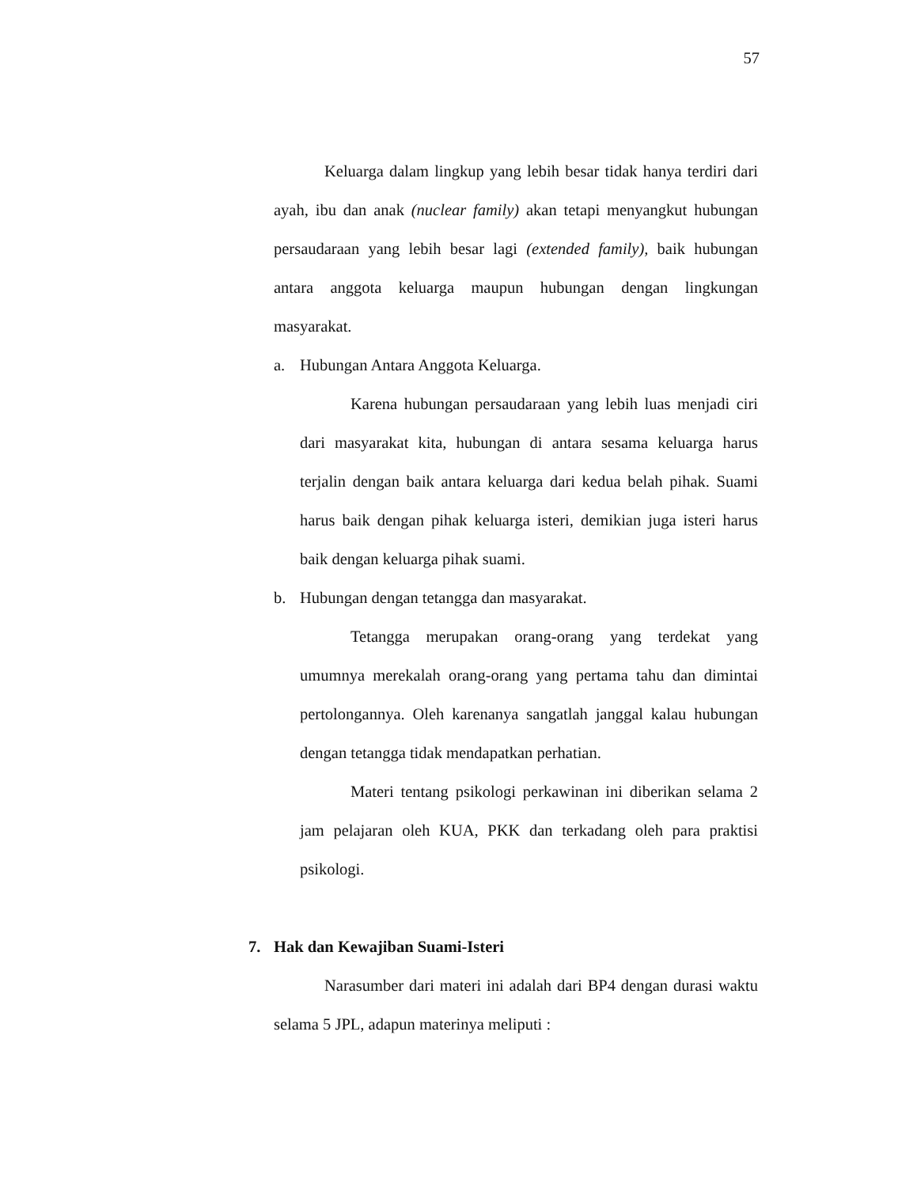57
Keluarga dalam lingkup yang lebih besar tidak hanya terdiri dari ayah, ibu dan anak (nuclear family) akan tetapi menyangkut hubungan persaudaraan yang lebih besar lagi (extended family), baik hubungan antara anggota keluarga maupun hubungan dengan lingkungan masyarakat.
a. Hubungan Antara Anggota Keluarga.
Karena hubungan persaudaraan yang lebih luas menjadi ciri dari masyarakat kita, hubungan di antara sesama keluarga harus terjalin dengan baik antara keluarga dari kedua belah pihak. Suami harus baik dengan pihak keluarga isteri, demikian juga isteri harus baik dengan keluarga pihak suami.
b. Hubungan dengan tetangga dan masyarakat.
Tetangga merupakan orang-orang yang terdekat yang umumnya merekalah orang-orang yang pertama tahu dan dimintai pertolongannya. Oleh karenanya sangatlah janggal kalau hubungan dengan tetangga tidak mendapatkan perhatian.
Materi tentang psikologi perkawinan ini diberikan selama 2 jam pelajaran oleh KUA, PKK dan terkadang oleh para praktisi psikologi.
7. Hak dan Kewajiban Suami-Isteri
Narasumber dari materi ini adalah dari BP4 dengan durasi waktu selama 5 JPL, adapun materinya meliputi :